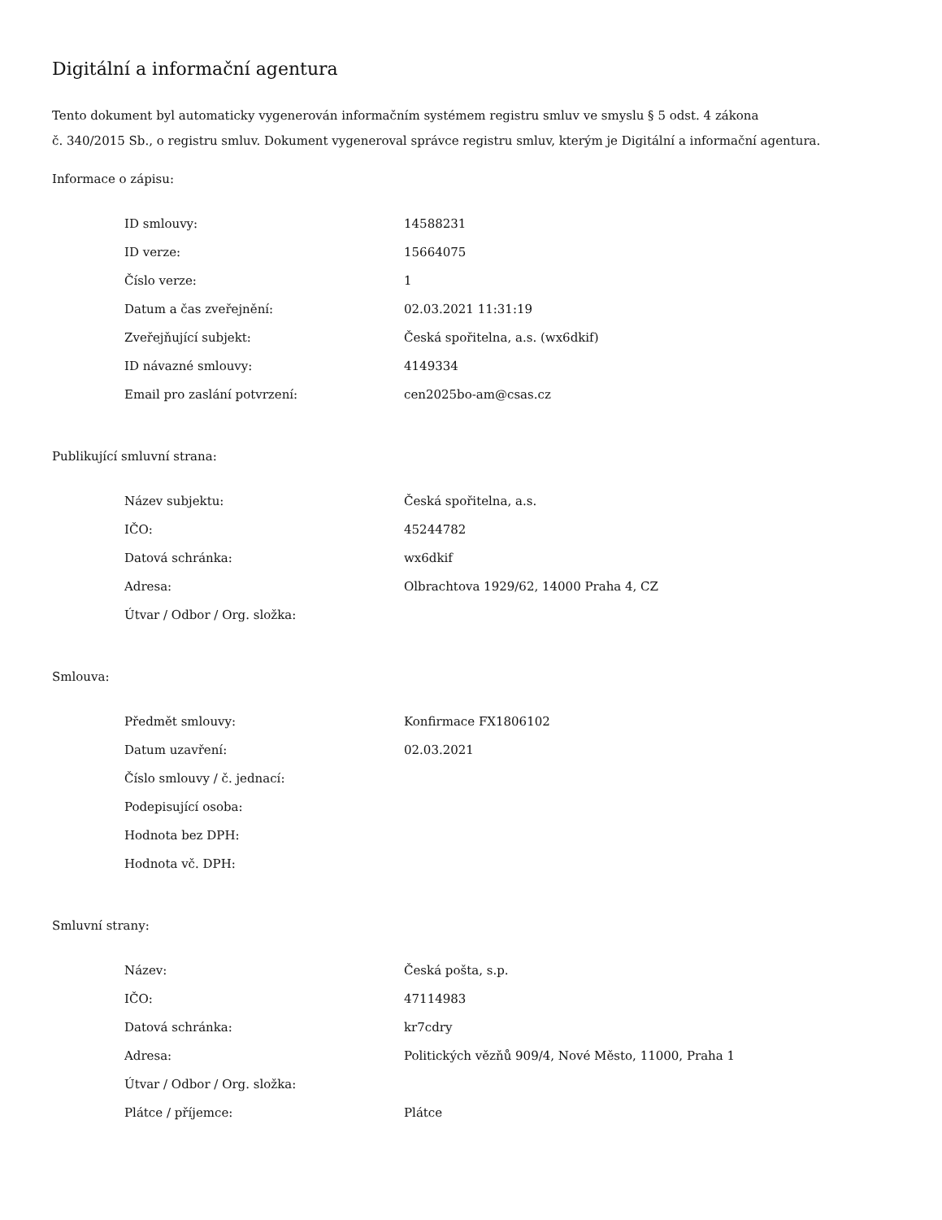Digitální a informační agentura
Tento dokument byl automaticky vygenerován informačním systémem registru smluv ve smyslu § 5 odst. 4 zákona
č. 340/2015 Sb., o registru smluv. Dokument vygeneroval správce registru smluv, kterým je Digitální a informační agentura.
Informace o zápisu:
| ID smlouvy: | 14588231 |
| ID verze: | 15664075 |
| Číslo verze: | 1 |
| Datum a čas zveřejnění: | 02.03.2021 11:31:19 |
| Zveřejňující subjekt: | Česká spořitelna, a.s. (wx6dkif) |
| ID návazné smlouvy: | 4149334 |
| Email pro zaslání potvrzení: | cen2025bo-am@csas.cz |
Publikující smluvní strana:
| Název subjektu: | Česká spořitelna, a.s. |
| IČO: | 45244782 |
| Datová schránka: | wx6dkif |
| Adresa: | Olbrachtova 1929/62, 14000 Praha 4, CZ |
| Útvar / Odbor / Org. složka: | |
Smlouva:
| Předmět smlouvy: | Konfirmace FX1806102 |
| Datum uzavření: | 02.03.2021 |
| Číslo smlouvy / č. jednací: | |
| Podepisující osoba: | |
| Hodnota bez DPH: | |
| Hodnota vč. DPH: | |
Smluvní strany:
| Název: | Česká pošta, s.p. |
| IČO: | 47114983 |
| Datová schránka: | kr7cdry |
| Adresa: | Politických vězňů 909/4, Nové Město, 11000, Praha 1 |
| Útvar / Odbor / Org. složka: | |
| Plátce / příjemce: | Plátce |